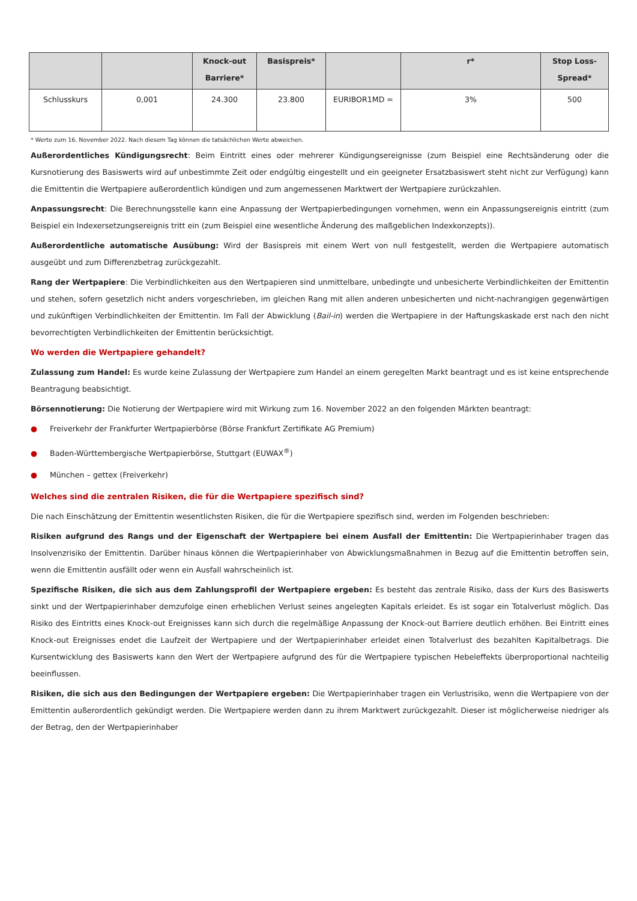| | | Knock-out Barriere* | Basispreis* | | r* | Stop Loss-Spread* |
| --- | --- | --- | --- | --- | --- | --- |
| Schlusskurs | 0,001 | 24.300 | 23.800 | EURIBOR1MD = | 3% | 500 |
* Werte zum 16. November 2022. Nach diesem Tag können die tatsächlichen Werte abweichen.
Außerordentliches Kündigungsrecht: Beim Eintritt eines oder mehrerer Kündigungsereignisse (zum Beispiel eine Rechtsänderung oder die Kursnotierung des Basiswerts wird auf unbestimmte Zeit oder endgültig eingestellt und ein geeigneter Ersatzbasiswert steht nicht zur Verfügung) kann die Emittentin die Wertpapiere außerordentlich kündigen und zum angemessenen Marktwert der Wertpapiere zurückzahlen.
Anpassungsrecht: Die Berechnungsstelle kann eine Anpassung der Wertpapierbedingungen vornehmen, wenn ein Anpassungsereignis eintritt (zum Beispiel ein Indexersetzungsereignis tritt ein (zum Beispiel eine wesentliche Änderung des maßgeblichen Indexkonzepts)).
Außerordentliche automatische Ausübung: Wird der Basispreis mit einem Wert von null festgestellt, werden die Wertpapiere automatisch ausgeübt und zum Differenzbetrag zurückgezahlt.
Rang der Wertpapiere: Die Verbindlichkeiten aus den Wertpapieren sind unmittelbare, unbedingte und unbesicherte Verbindlichkeiten der Emittentin und stehen, sofern gesetzlich nicht anders vorgeschrieben, im gleichen Rang mit allen anderen unbesicherten und nicht-nachrangigen gegenwärtigen und zukünftigen Verbindlichkeiten der Emittentin. Im Fall der Abwicklung (Bail-in) werden die Wertpapiere in der Haftungskaskade erst nach den nicht bevorrechtigten Verbindlichkeiten der Emittentin berücksichtigt.
Wo werden die Wertpapiere gehandelt?
Zulassung zum Handel: Es wurde keine Zulassung der Wertpapiere zum Handel an einem geregelten Markt beantragt und es ist keine entsprechende Beantragung beabsichtigt.
Börsennotierung: Die Notierung der Wertpapiere wird mit Wirkung zum 16. November 2022 an den folgenden Märkten beantragt:
● Freiverkehr der Frankfurter Wertpapierbörse (Börse Frankfurt Zertifikate AG Premium)
● Baden-Württembergische Wertpapierbörse, Stuttgart (EUWAX<sup>®</sup>)
● München – gettex (Freiverkehr)
Welches sind die zentralen Risiken, die für die Wertpapiere spezifisch sind?
Die nach Einschätzung der Emittentin wesentlichsten Risiken, die für die Wertpapiere spezifisch sind, werden im Folgenden beschrieben:
Risiken aufgrund des Rangs und der Eigenschaft der Wertpapiere bei einem Ausfall der Emittentin: Die Wertpapierinhaber tragen das Insolvenzrisiko der Emittentin. Darüber hinaus können die Wertpapierinhaber von Abwicklungsmaßnahmen in Bezug auf die Emittentin betroffen sein, wenn die Emittentin ausfällt oder wenn ein Ausfall wahrscheinlich ist.
Spezifische Risiken, die sich aus dem Zahlungsprofil der Wertpapiere ergeben: Es besteht das zentrale Risiko, dass der Kurs des Basiswerts sinkt und der Wertpapierinhaber demzufolge einen erheblichen Verlust seines angelegten Kapitals erleidet. Es ist sogar ein Totalverlust möglich. Das Risiko des Eintritts eines Knock-out Ereignisses kann sich durch die regelmäßige Anpassung der Knock-out Barriere deutlich erhöhen. Bei Eintritt eines Knock-out Ereignisses endet die Laufzeit der Wertpapiere und der Wertpapierinhaber erleidet einen Totalverlust des bezahlten Kapitalbetrags. Die Kursentwicklung des Basiswerts kann den Wert der Wertpapiere aufgrund des für die Wertpapiere typischen Hebeleffekts überproportional nachteilig beeinflussen.
Risiken, die sich aus den Bedingungen der Wertpapiere ergeben: Die Wertpapierinhaber tragen ein Verlustrisiko, wenn die Wertpapiere von der Emittentin außerordentlich gekündigt werden. Die Wertpapiere werden dann zu ihrem Marktwert zurückgezahlt. Dieser ist möglicherweise niedriger als der Betrag, den der Wertpapierinhaber